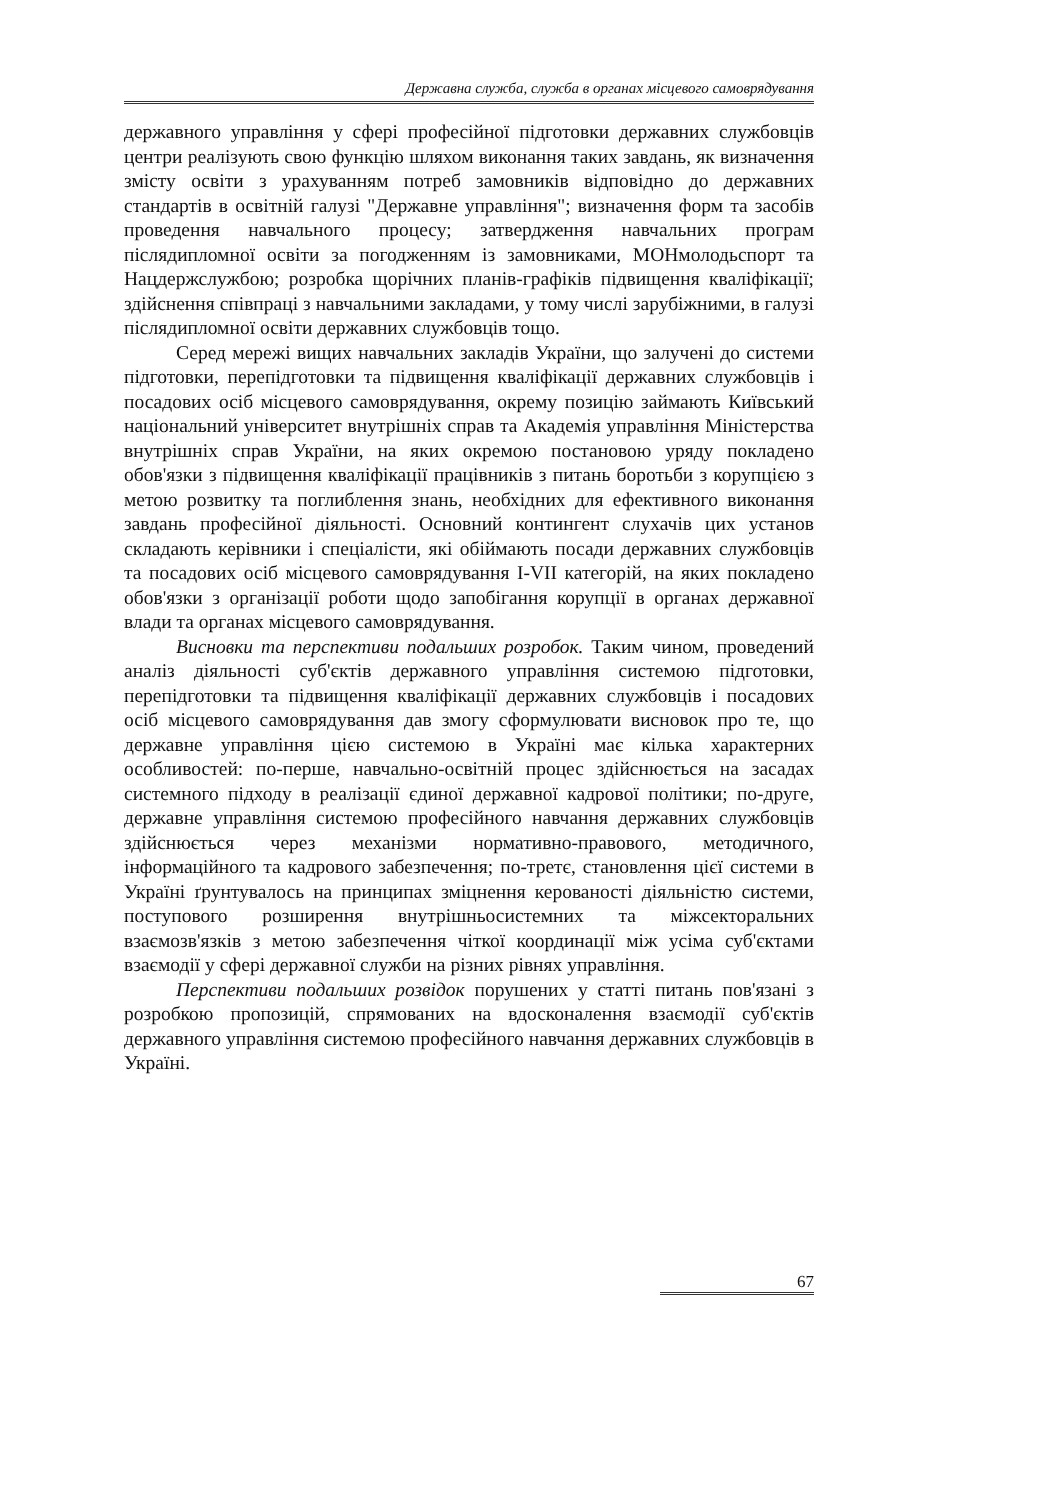Державна служба, служба в органах місцевого самоврядування
державного управління у сфері професійної підготовки державних службовців центри реалізують свою функцію шляхом виконання таких завдань, як визначення змісту освіти з урахуванням потреб замовників відповідно до державних стандартів в освітній галузі "Державне управління"; визначення форм та засобів проведення навчального процесу; затвердження навчальних програм післядипломної освіти за погодженням із замовниками, МОНмолодьспорт та Нацдержслужбою; розробка щорічних планів-графіків підвищення кваліфікації; здійснення співпраці з навчальними закладами, у тому числі зарубіжними, в галузі післядипломної освіти державних службовців тощо.
Серед мережі вищих навчальних закладів України, що залучені до системи підготовки, перепідготовки та підвищення кваліфікації державних службовців і посадових осіб місцевого самоврядування, окрему позицію займають Київський національний університет внутрішніх справ та Академія управління Міністерства внутрішніх справ України, на яких окремою постановою уряду покладено обов'язки з підвищення кваліфікації працівників з питань боротьби з корупцією з метою розвитку та поглиблення знань, необхідних для ефективного виконання завдань професійної діяльності. Основний контингент слухачів цих установ складають керівники і спеціалісти, які обіймають посади державних службовців та посадових осіб місцевого самоврядування I-VII категорій, на яких покладено обов'язки з організації роботи щодо запобігання корупції в органах державної влади та органах місцевого самоврядування.
Висновки та перспективи подальших розробок. Таким чином, проведений аналіз діяльності суб'єктів державного управління системою підготовки, перепідготовки та підвищення кваліфікації державних службовців і посадових осіб місцевого самоврядування дав змогу сформулювати висновок про те, що державне управління цією системою в Україні має кілька характерних особливостей: по-перше, навчально-освітній процес здійснюється на засадах системного підходу в реалізації єдиної державної кадрової політики; по-друге, державне управління системою професійного навчання державних службовців здійснюється через механізми нормативно-правового, методичного, інформаційного та кадрового забезпечення; по-третє, становлення цієї системи в Україні ґрунтувалось на принципах зміцнення керованості діяльністю системи, поступового розширення внутрішньосистемних та міжсекторальних взаємозв'язків з метою забезпечення чіткої координації між усіма суб'єктами взаємодії у сфері державної служби на різних рівнях управління.
Перспективи подальших розвідок порушених у статті питань пов'язані з розробкою пропозицій, спрямованих на вдосконалення взаємодії суб'єктів державного управління системою професійного навчання державних службовців в Україні.
67